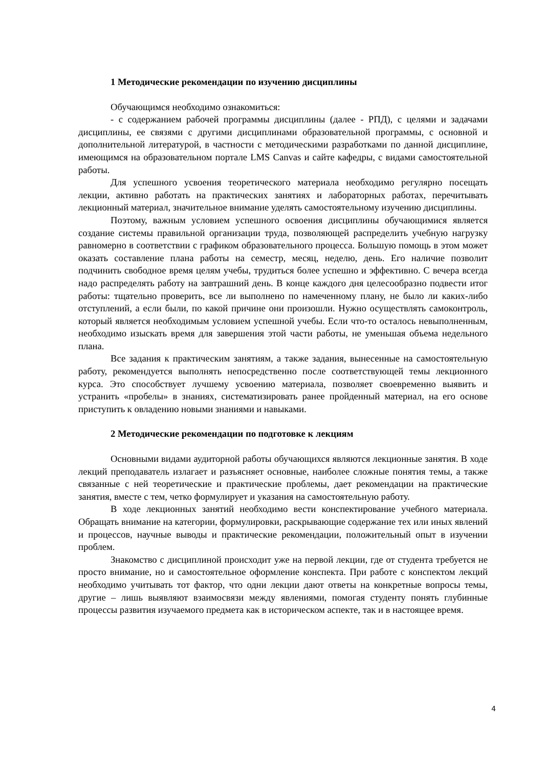1 Методические рекомендации по изучению дисциплины
Обучающимся необходимо ознакомиться:
- с содержанием рабочей программы дисциплины (далее - РПД), с целями и задачами дисциплины, ее связями с другими дисциплинами образовательной программы, с основной и дополнительной литературой, в частности с методическими разработками по данной дисциплине, имеющимся на образовательном портале LMS Canvas и сайте кафедры, с видами самостоятельной работы.
Для успешного усвоения теоретического материала необходимо регулярно посещать лекции, активно работать на практических занятиях и лабораторных работах, перечитывать лекционный материал, значительное внимание уделять самостоятельному изучению дисциплины.
Поэтому, важным условием успешного освоения дисциплины обучающимися является создание системы правильной организации труда, позволяющей распределить учебную нагрузку равномерно в соответствии с графиком образовательного процесса. Большую помощь в этом может оказать составление плана работы на семестр, месяц, неделю, день. Его наличие позволит подчинить свободное время целям учебы, трудиться более успешно и эффективно. С вечера всегда надо распределять работу на завтрашний день. В конце каждого дня целесообразно подвести итог работы: тщательно проверить, все ли выполнено по намеченному плану, не было ли каких-либо отступлений, а если были, по какой причине они произошли. Нужно осуществлять самоконтроль, который является необходимым условием успешной учебы. Если что-то осталось невыполненным, необходимо изыскать время для завершения этой части работы, не уменьшая объема недельного плана.
Все задания к практическим занятиям, а также задания, вынесенные на самостоятельную работу, рекомендуется выполнять непосредственно после соответствующей темы лекционного курса. Это способствует лучшему усвоению материала, позволяет своевременно выявить и устранить «пробелы» в знаниях, систематизировать ранее пройденный материал, на его основе приступить к овладению новыми знаниями и навыками.
2 Методические рекомендации по подготовке к лекциям
Основными видами аудиторной работы обучающихся являются лекционные занятия. В ходе лекций преподаватель излагает и разъясняет основные, наиболее сложные понятия темы, а также связанные с ней теоретические и практические проблемы, дает рекомендации на практические занятия, вместе с тем, четко формулирует и указания на самостоятельную работу.
В ходе лекционных занятий необходимо вести конспектирование учебного материала. Обращать внимание на категории, формулировки, раскрывающие содержание тех или иных явлений и процессов, научные выводы и практические рекомендации, положительный опыт в изучении проблем.
Знакомство с дисциплиной происходит уже на первой лекции, где от студента требуется не просто внимание, но и самостоятельное оформление конспекта. При работе с конспектом лекций необходимо учитывать тот фактор, что одни лекции дают ответы на конкретные вопросы темы, другие – лишь выявляют взаимосвязи между явлениями, помогая студенту понять глубинные процессы развития изучаемого предмета как в историческом аспекте, так и в настоящее время.
4